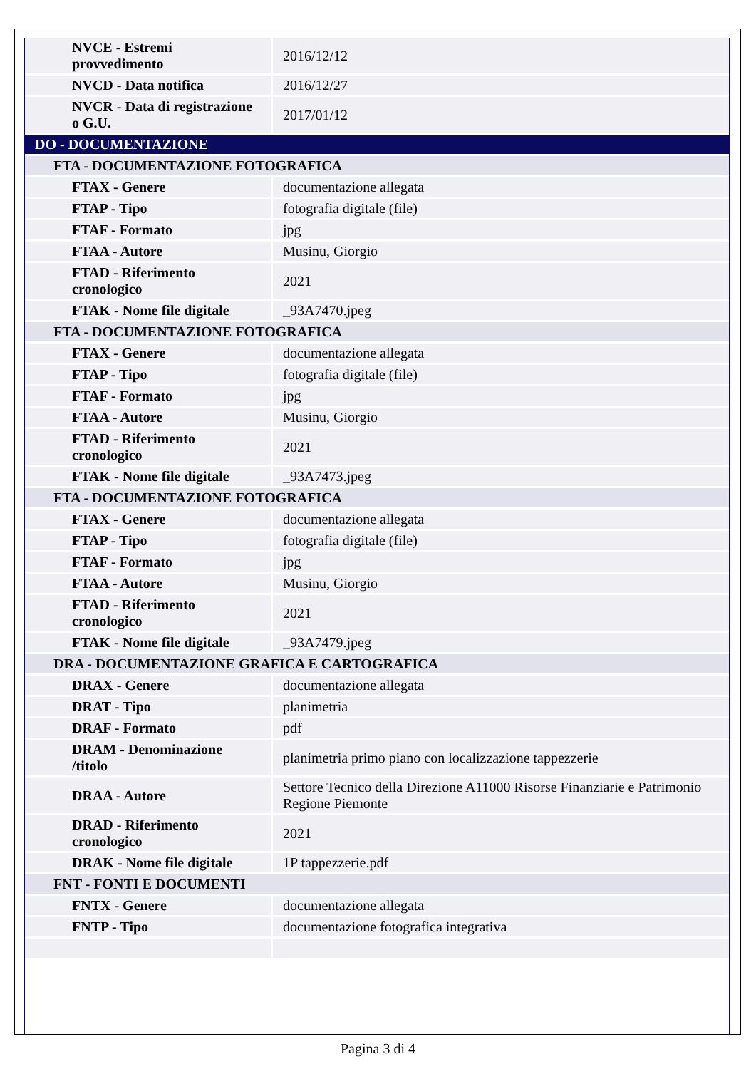| NVCE - Estremi provvedimento | 2016/12/12 |
| NVCD - Data notifica | 2016/12/27 |
| NVCR - Data di registrazione o G.U. | 2017/01/12 |
| DO - DOCUMENTAZIONE | |
| FTA - DOCUMENTAZIONE FOTOGRAFICA | |
| FTAX - Genere | documentazione allegata |
| FTAP - Tipo | fotografia digitale (file) |
| FTAF - Formato | jpg |
| FTAA - Autore | Musinu, Giorgio |
| FTAD - Riferimento cronologico | 2021 |
| FTAK - Nome file digitale | _93A7470.jpeg |
| FTA - DOCUMENTAZIONE FOTOGRAFICA | |
| FTAX - Genere | documentazione allegata |
| FTAP - Tipo | fotografia digitale (file) |
| FTAF - Formato | jpg |
| FTAA - Autore | Musinu, Giorgio |
| FTAD - Riferimento cronologico | 2021 |
| FTAK - Nome file digitale | _93A7473.jpeg |
| FTA - DOCUMENTAZIONE FOTOGRAFICA | |
| FTAX - Genere | documentazione allegata |
| FTAP - Tipo | fotografia digitale (file) |
| FTAF - Formato | jpg |
| FTAA - Autore | Musinu, Giorgio |
| FTAD - Riferimento cronologico | 2021 |
| FTAK - Nome file digitale | _93A7479.jpeg |
| DRA - DOCUMENTAZIONE GRAFICA E CARTOGRAFICA | |
| DRAX - Genere | documentazione allegata |
| DRAT - Tipo | planimetria |
| DRAF - Formato | pdf |
| DRAM - Denominazione /titolo | planimetria primo piano con localizzazione tappezzerie |
| DRAA - Autore | Settore Tecnico della Direzione A11000 Risorse Finanziarie e Patrimonio Regione Piemonte |
| DRAD - Riferimento cronologico | 2021 |
| DRAK - Nome file digitale | 1P tappezzerie.pdf |
| FNT - FONTI E DOCUMENTI | |
| FNTX - Genere | documentazione allegata |
| FNTP - Tipo | documentazione fotografica integrativa |
Pagina 3 di 4